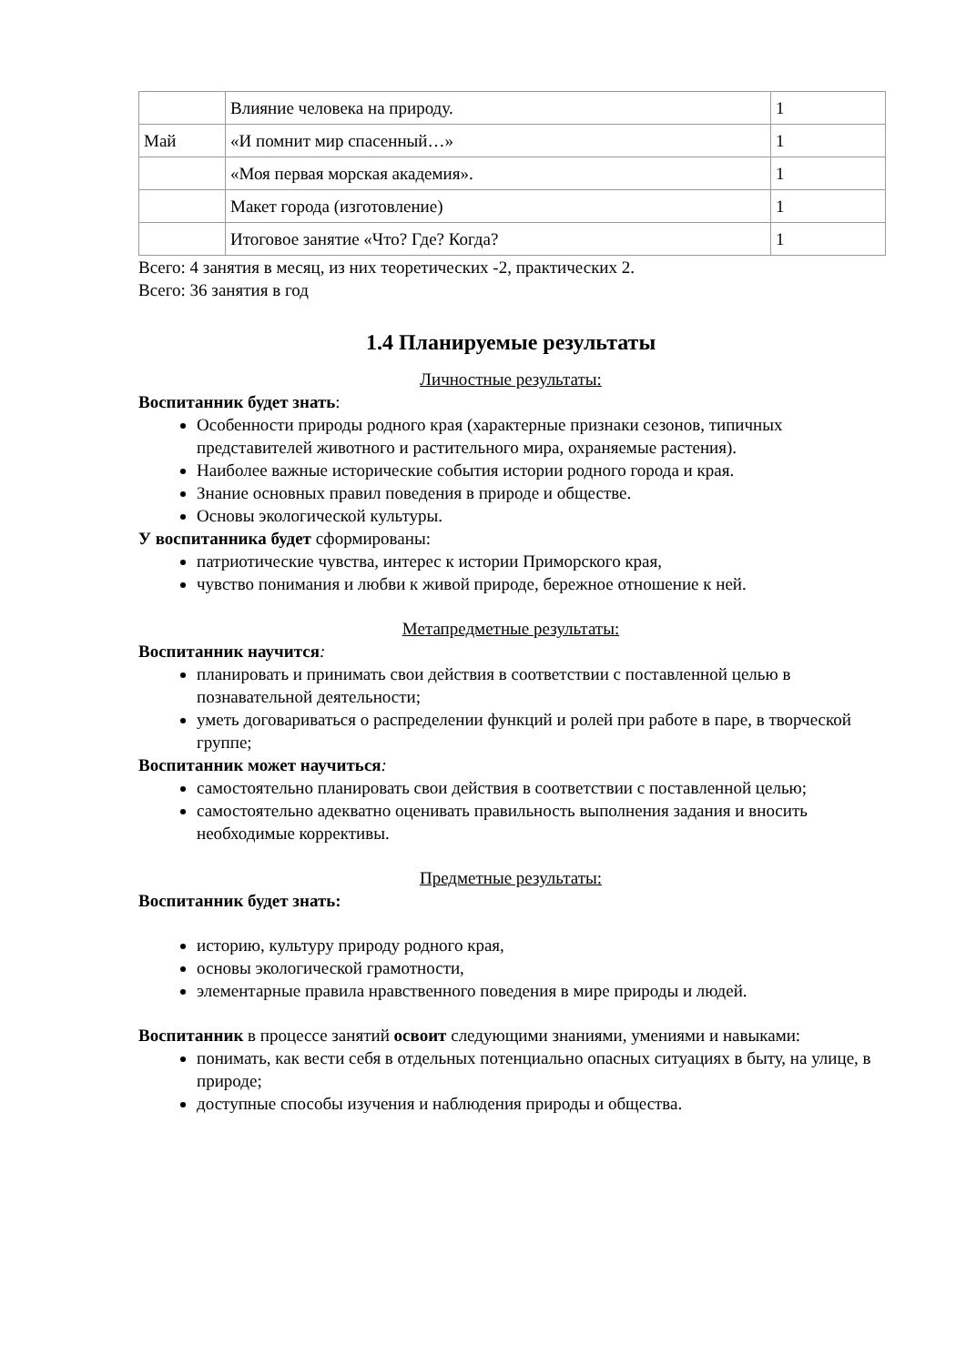| | Влияние человека на природу. | 1 |
| Май | «И помнит мир спасенный…» | 1 |
| | «Моя первая морская академия». | 1 |
| | Макет города (изготовление) | 1 |
| | Итоговое занятие «Что? Где? Когда? | 1 |
Всего: 4 занятия в месяц, из них теоретических -2, практических 2.
Всего: 36 занятия в год
1.4 Планируемые результаты
Личностные результаты:
Воспитанник будет знать:
Особенности природы родного края (характерные признаки сезонов, типичных представителей животного и растительного мира, охраняемые растения).
Наиболее важные исторические события истории родного города и края.
Знание основных правил поведения в природе и обществе.
Основы экологической культуры.
У воспитанника будет сформированы:
патриотические чувства, интерес к истории Приморского края,
чувство понимания и любви к живой природе, бережное отношение к ней.
Метапредметные результаты:
Воспитанник научится:
планировать и принимать свои действия в соответствии с поставленной целью в познавательной деятельности;
уметь договариваться о распределении функций и ролей при работе в паре, в творческой группе;
Воспитанник может научиться:
самостоятельно планировать свои действия в соответствии с поставленной целью;
самостоятельно адекватно оценивать правильность выполнения задания и вносить необходимые коррективы.
Предметные результаты:
Воспитанник будет знать:
историю, культуру природу родного края,
основы экологической грамотности,
элементарные правила нравственного поведения в мире природы и людей.
Воспитанник в процессе занятий освоит следующими знаниями, умениями и навыками:
понимать, как вести себя в отдельных потенциально опасных ситуациях в быту, на улице, в природе;
доступные способы изучения и наблюдения природы и общества.